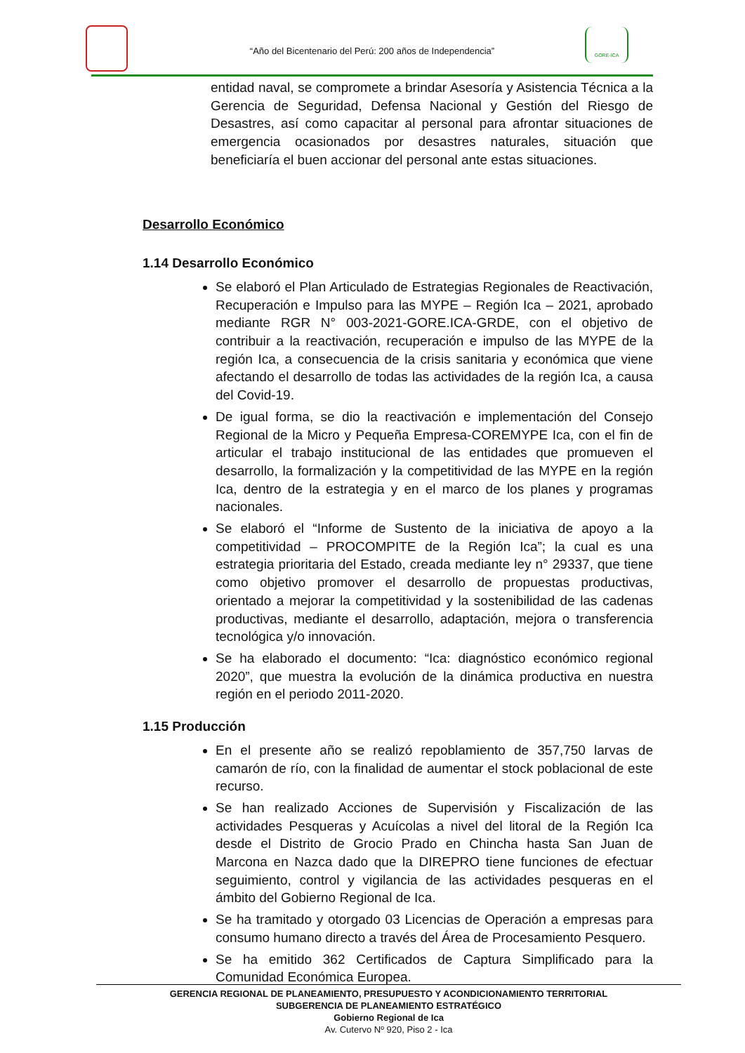“Año del Bicentenario del Perú: 200 años de Independencia”
GORE-ICA
entidad naval, se compromete a brindar Asesoría y Asistencia Técnica a la Gerencia de Seguridad, Defensa Nacional y Gestión del Riesgo de Desastres, así como capacitar al personal para afrontar situaciones de emergencia ocasionados por desastres naturales, situación que beneficiaría el buen accionar del personal ante estas situaciones.
Desarrollo Económico
1.14 Desarrollo Económico
Se elaboró el Plan Articulado de Estrategias Regionales de Reactivación, Recuperación e Impulso para las MYPE – Región Ica – 2021, aprobado mediante RGR N° 003-2021-GORE.ICA-GRDE, con el objetivo de contribuir a la reactivación, recuperación e impulso de las MYPE de la región Ica, a consecuencia de la crisis sanitaria y económica que viene afectando el desarrollo de todas las actividades de la región Ica, a causa del Covid-19.
De igual forma, se dio la reactivación e implementación del Consejo Regional de la Micro y Pequeña Empresa-COREMYPE Ica, con el fin de articular el trabajo institucional de las entidades que promueven el desarrollo, la formalización y la competitividad de las MYPE en la región Ica, dentro de la estrategia y en el marco de los planes y programas nacionales.
Se elaboró el “Informe de Sustento de la iniciativa de apoyo a la competitividad – PROCOMPITE de la Región Ica”; la cual es una estrategia prioritaria del Estado, creada mediante ley n° 29337, que tiene como objetivo promover el desarrollo de propuestas productivas, orientado a mejorar la competitividad y la sostenibilidad de las cadenas productivas, mediante el desarrollo, adaptación, mejora o transferencia tecnológica y/o innovación.
Se ha elaborado el documento: “Ica: diagnóstico económico regional 2020”, que muestra la evolución de la dinámica productiva en nuestra región en el periodo 2011-2020.
1.15 Producción
En el presente año se realizó repoblamiento de 357,750 larvas de camarón de río, con la finalidad de aumentar el stock poblacional de este recurso.
Se han realizado Acciones de Supervisión y Fiscalización de las actividades Pesqueras y Acuícolas a nivel del litoral de la Región Ica desde el Distrito de Grocio Prado en Chincha hasta San Juan de Marcona en Nazca dado que la DIREPRO tiene funciones de efectuar seguimiento, control y vigilancia de las actividades pesqueras en el ámbito del Gobierno Regional de Ica.
Se ha tramitado y otorgado 03 Licencias de Operación a empresas para consumo humano directo a través del Área de Procesamiento Pesquero.
Se ha emitido 362 Certificados de Captura Simplificado para la Comunidad Económica Europea.
GERENCIA REGIONAL DE PLANEAMIENTO, PRESUPUESTO Y ACONDICIONAMIENTO TERRITORIAL
SUBGERENCIA DE PLANEAMIENTO ESTRATÉGICO
Gobierno Regional de Ica
Av. Cutervo Nº 920, Piso 2 - Ica